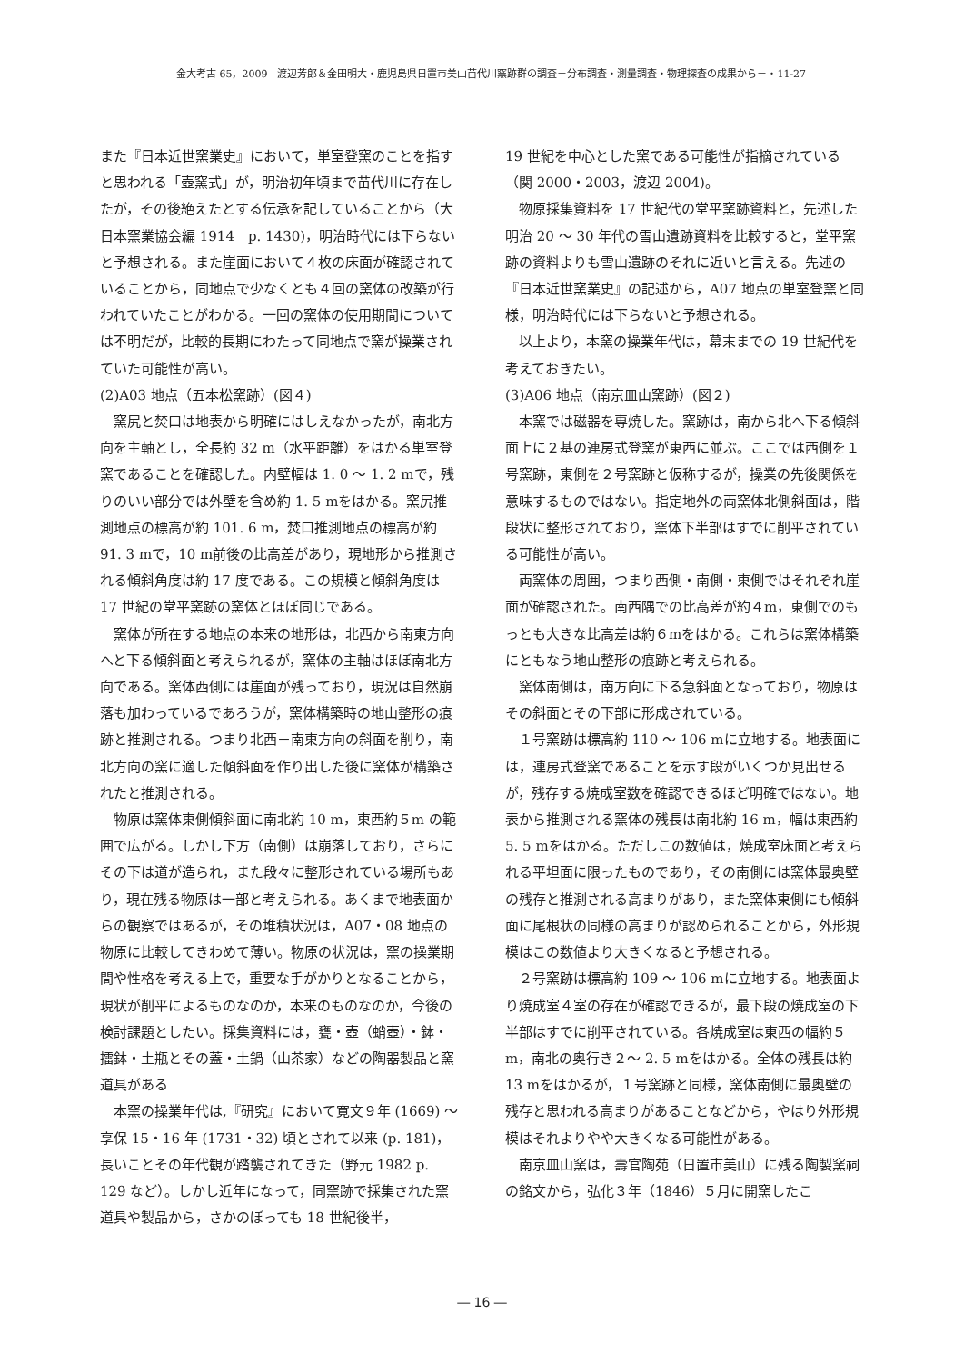金大考古 65，2009　渡辺芳郎＆金田明大・鹿児島県日置市美山苗代川窯跡群の調査－分布調査・測量調査・物理探査の成果から－・11-27
また『日本近世窯業史』において，単室登窯のことを指すと思われる「壺窯式」が，明治初年頃まで苗代川に存在したが，その後絶えたとする伝承を記していることから（大日本窯業協会編 1914　p. 1430)，明治時代には下らないと予想される。また崖面において４枚の床面が確認されていることから，同地点で少なくとも４回の窯体の改築が行われていたことがわかる。一回の窯体の使用期間については不明だが，比較的長期にわたって同地点で窯が操業されていた可能性が高い。
(2)A03 地点（五本松窯跡）(図４)
　窯尻と焚口は地表から明確にはしえなかったが，南北方向を主軸とし，全長約 32 m（水平距離）をはかる単室登窯であることを確認した。内壁幅は 1. 0 ～ 1. 2 mで，残りのいい部分では外壁を含め約 1. 5 mをはかる。窯尻推測地点の標高が約 101. 6 m，焚口推測地点の標高が約 91. 3 mで，10 m前後の比高差があり，現地形から推測される傾斜角度は約 17 度である。この規模と傾斜角度は 17 世紀の堂平窯跡の窯体とほぼ同じである。
　窯体が所在する地点の本来の地形は，北西から南東方向へと下る傾斜面と考えられるが，窯体の主軸はほぼ南北方向である。窯体西側には崖面が残っており，現況は自然崩落も加わっているであろうが，窯体構築時の地山整形の痕跡と推測される。つまり北西－南東方向の斜面を削り，南北方向の窯に適した傾斜面を作り出した後に窯体が構築されたと推測される。
　物原は窯体東側傾斜面に南北約 10 m，東西約５m の範囲で広がる。しかし下方（南側）は崩落しており，さらにその下は道が造られ，また段々に整形されている場所もあり，現在残る物原は一部と考えられる。あくまで地表面からの観察ではあるが，その堆積状況は，A07・08 地点の物原に比較してきわめて薄い。物原の状況は，窯の操業期間や性格を考える上で，重要な手がかりとなることから，現状が削平によるものなのか，本来のものなのか，今後の検討課題としたい。採集資料には，甕・壺（蛸壺）・鉢・擂鉢・土瓶とその蓋・土鍋（山茶家）などの陶器製品と窯道具がある
　本窯の操業年代は,『研究』において寛文９年 (1669) ～享保 15・16 年 (1731・32) 頃とされて以来 (p. 181)，長いことその年代観が踏襲されてきた（野元 1982 p. 129 など）。しかし近年になって，同窯跡で採集された窯道具や製品から，さかのぼっても 18 世紀後半，
19 世紀を中心とした窯である可能性が指摘されている（関 2000・2003，渡辺 2004)。
　物原採集資料を 17 世紀代の堂平窯跡資料と，先述した明治 20 ～ 30 年代の雪山遺跡資料を比較すると，堂平窯跡の資料よりも雪山遺跡のそれに近いと言える。先述の『日本近世窯業史』の記述から，A07 地点の単室登窯と同様，明治時代には下らないと予想される。
　以上より，本窯の操業年代は，幕末までの 19 世紀代を考えておきたい。
(3)A06 地点（南京皿山窯跡）(図２)
　本窯では磁器を専焼した。窯跡は，南から北へ下る傾斜面上に２基の連房式登窯が東西に並ぶ。ここでは西側を１号窯跡，東側を２号窯跡と仮称するが，操業の先後関係を意味するものではない。指定地外の両窯体北側斜面は，階段状に整形されており，窯体下半部はすでに削平されている可能性が高い。
　両窯体の周囲，つまり西側・南側・東側ではそれぞれ崖面が確認された。南西隅での比高差が約４m，東側でのもっとも大きな比高差は約６mをはかる。これらは窯体構築にともなう地山整形の痕跡と考えられる。
　窯体南側は，南方向に下る急斜面となっており，物原はその斜面とその下部に形成されている。
　１号窯跡は標高約 110 ～ 106 mに立地する。地表面には，連房式登窯であることを示す段がいくつか見出せるが，残存する焼成室数を確認できるほど明確ではない。地表から推測される窯体の残長は南北約 16 m，幅は東西約 5. 5 mをはかる。ただしこの数値は，焼成室床面と考えられる平坦面に限ったものであり，その南側には窯体最奥壁の残存と推測される高まりがあり，また窯体東側にも傾斜面に尾根状の同様の高まりが認められることから，外形規模はこの数値より大きくなると予想される。
　２号窯跡は標高約 109 ～ 106 mに立地する。地表面より焼成室４室の存在が確認できるが，最下段の焼成室の下半部はすでに削平されている。各焼成室は東西の幅約５m，南北の奥行き２～ 2. 5 mをはかる。全体の残長は約 13 mをはかるが，１号窯跡と同様，窯体南側に最奥壁の残存と思われる高まりがあることなどから，やはり外形規模はそれよりやや大きくなる可能性がある。
　南京皿山窯は，壽官陶苑（日置市美山）に残る陶製窯祠の銘文から，弘化３年（1846）５月に開窯したこ
― 16 ―